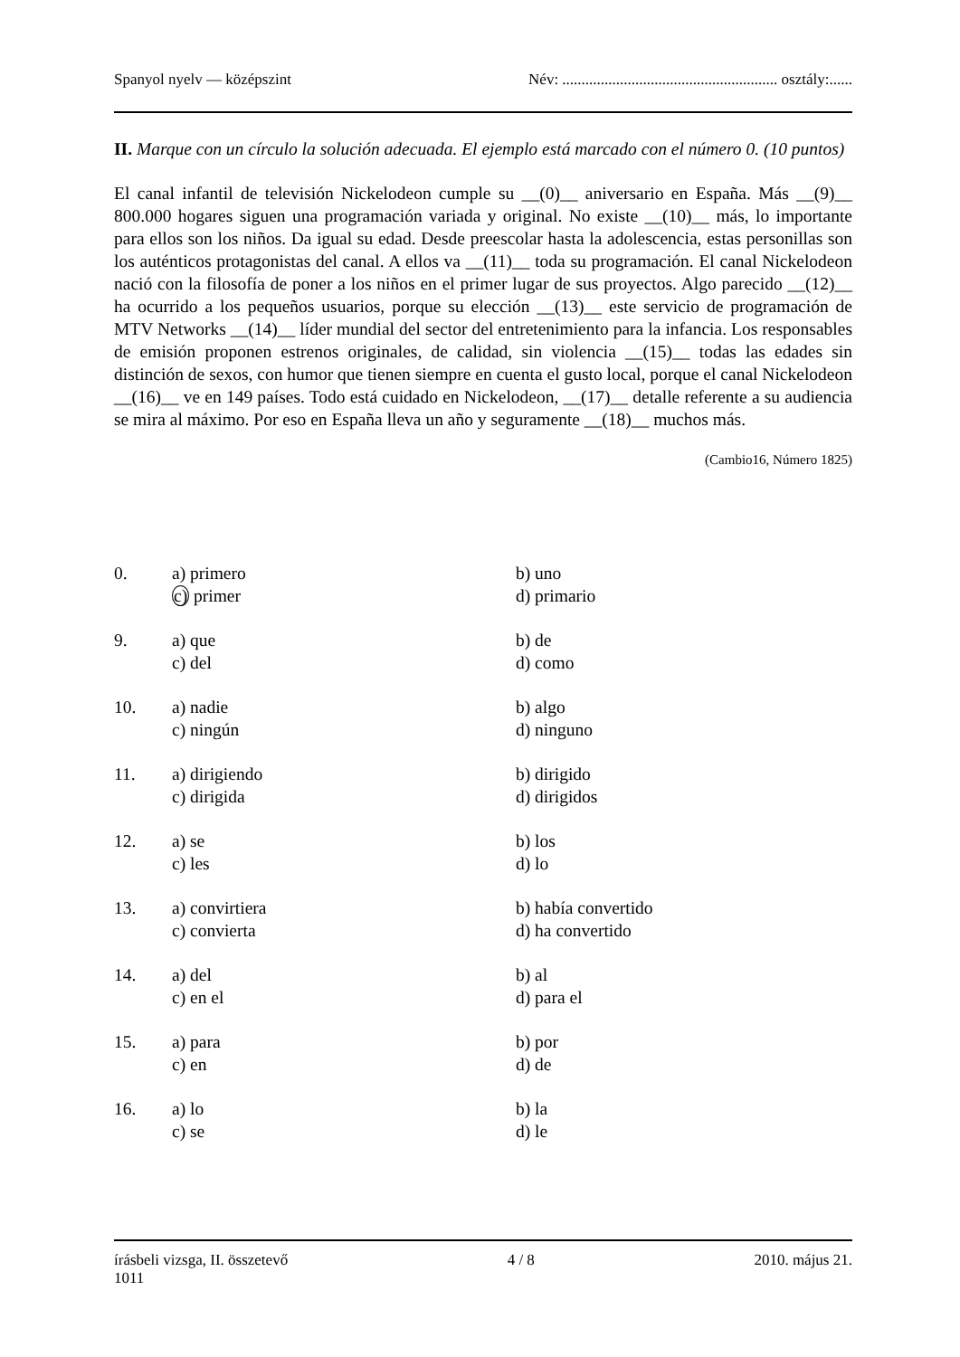Spanyol nyelv — középszint Név: ........................................................ osztály:......
II. Marque con un círculo la solución adecuada. El ejemplo está marcado con el número 0. (10 puntos)
El canal infantil de televisión Nickelodeon cumple su __(0)__ aniversario en España. Más __(9)__ 800.000 hogares siguen una programación variada y original. No existe __(10)__ más, lo importante para ellos son los niños. Da igual su edad. Desde preescolar hasta la adolescencia, estas personillas son los auténticos protagonistas del canal. A ellos va __(11)__ toda su programación. El canal Nickelodeon nació con la filosofía de poner a los niños en el primer lugar de sus proyectos. Algo parecido __(12)__ ha ocurrido a los pequeños usuarios, porque su elección __(13)__ este servicio de programación de MTV Networks __(14)__ líder mundial del sector del entretenimiento para la infancia. Los responsables de emisión proponen estrenos originales, de calidad, sin violencia __(15)__ todas las edades sin distinción de sexos, con humor que tienen siempre en cuenta el gusto local, porque el canal Nickelodeon __(16)__ ve en 149 países. Todo está cuidado en Nickelodeon, __(17)__ detalle referente a su audiencia se mira al máximo. Por eso en España lleva un año y seguramente __(18)__ muchos más.
(Cambio16, Número 1825)
| 0. | a) primero | b) uno |
| | c) primer | d) primario |
| 9. | a) que | b) de |
| | c) del | d) como |
| 10. | a) nadie | b) algo |
| | c) ningún | d) ninguno |
| 11. | a) dirigiendo | b) dirigido |
| | c) dirigida | d) dirigidos |
| 12. | a) se | b) los |
| | c) les | d) lo |
| 13. | a) convirtiera | b) había convertido |
| | c) convierta | d) ha convertido |
| 14. | a) del | b) al |
| | c) en el | d) para el |
| 15. | a) para | b) por |
| | c) en | d) de |
| 16. | a) lo | b) la |
| | c) se | d) le |
írásbeli vizsga, II. összetevő
1011 4 / 8 2010. május 21.